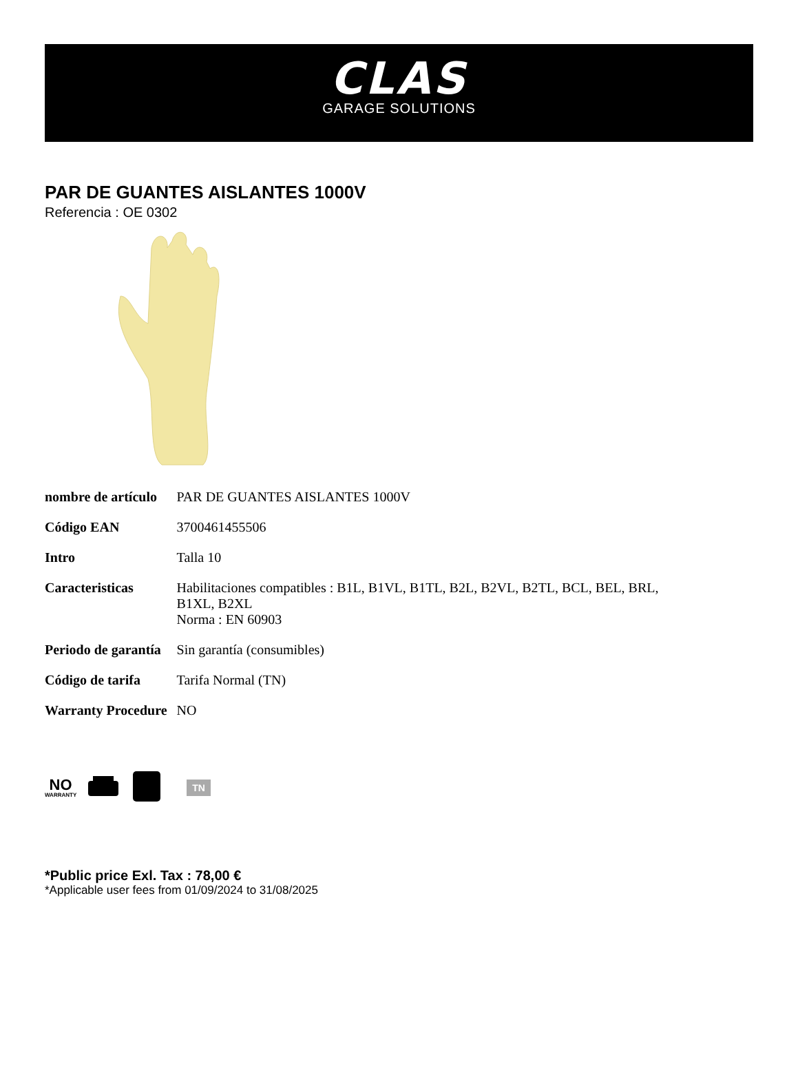CLAS
GARAGE SOLUTIONS
PAR DE GUANTES AISLANTES 1000V
Referencia : OE 0302
| nombre de artículo | PAR DE GUANTES AISLANTES 1000V |
| Código EAN | 3700461455506 |
| Intro | Talla 10 |
| Caracteristicas | Habilitaciones compatibles : B1L, B1VL, B1TL, B2L, B2VL, B2TL, BCL, BEL, BRL, B1XL, B2XL Norma : EN 60903 |
| Periodo de garantía | Sin garantía (consumibles) |
| Código de tarifa | Tarifa Normal (TN) |
| Warranty Procedure | NO |
NO
WARRANTY
TN
*Public price Exl. Tax : 78,00 €
*Applicable user fees from 01/09/2024 to 31/08/2025